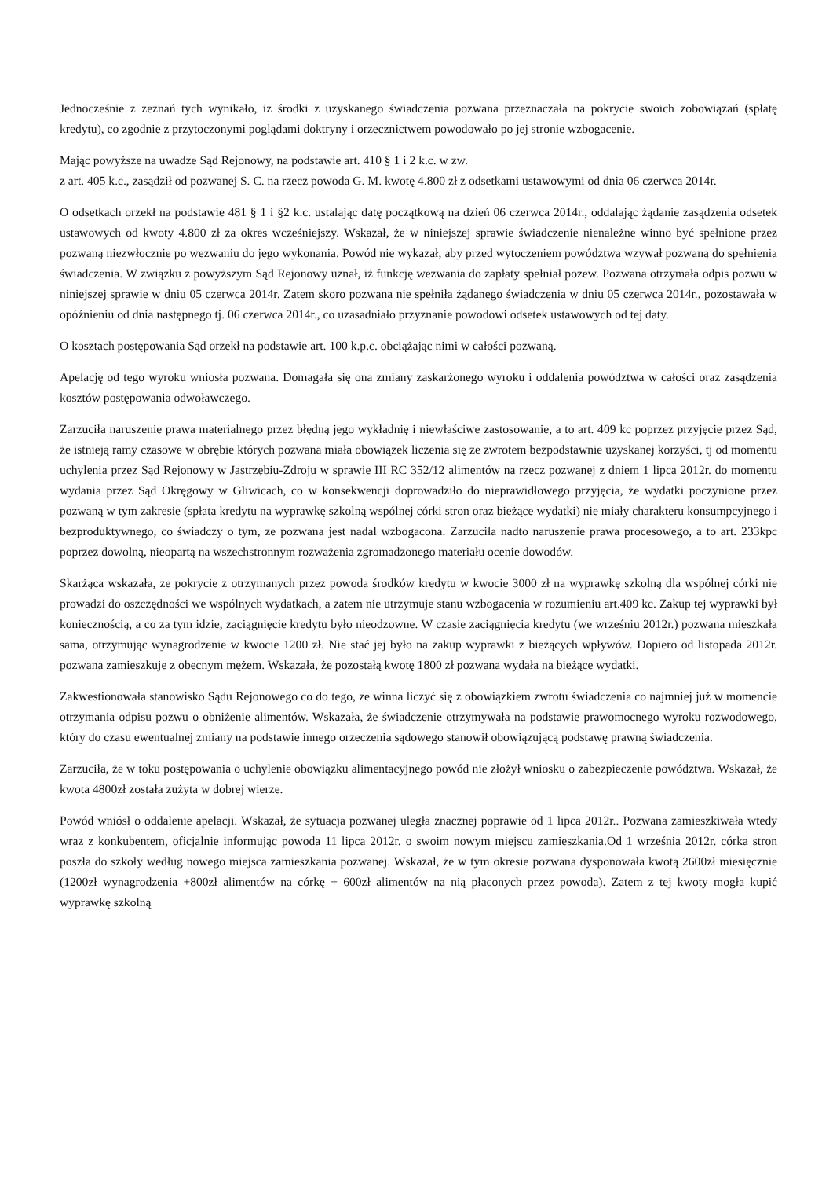Jednocześnie z zeznań tych wynikało, iż środki z uzyskanego świadczenia pozwana przeznaczała na pokrycie swoich zobowiązań (spłatę kredytu), co zgodnie z przytoczonymi poglądami doktryny i orzecznictwem powodowało po jej stronie wzbogacenie.
Mając powyższe na uwadze Sąd Rejonowy, na podstawie art. 410 § 1 i 2 k.c. w zw.
z art. 405 k.c., zasądził od pozwanej S. C. na rzecz powoda G. M. kwotę 4.800 zł z odsetkami ustawowymi od dnia 06 czerwca 2014r.
O odsetkach orzekł na podstawie 481 § 1 i §2 k.c. ustalając datę początkową na dzień 06 czerwca 2014r., oddalając żądanie zasądzenia odsetek ustawowych od kwoty 4.800 zł za okres wcześniejszy. Wskazał, że w niniejszej sprawie świadczenie nienależne winno być spełnione przez pozwaną niezwłocznie po wezwaniu do jego wykonania. Powód nie wykazał, aby przed wytoczeniem powództwa wzywał pozwaną do spełnienia świadczenia. W związku z powyższym Sąd Rejonowy uznał, iż funkcję wezwania do zapłaty spełniał pozew. Pozwana otrzymała odpis pozwu w niniejszej sprawie w dniu 05 czerwca 2014r. Zatem skoro pozwana nie spełniła żądanego świadczenia w dniu 05 czerwca 2014r., pozostawała w opóźnieniu od dnia następnego tj. 06 czerwca 2014r., co uzasadniało przyznanie powodowi odsetek ustawowych od tej daty.
O kosztach postępowania Sąd orzekł na podstawie art. 100 k.p.c. obciążając nimi w całości pozwaną.
Apelację od tego wyroku wniosła pozwana. Domagała się ona zmiany zaskarżonego wyroku i oddalenia powództwa w całości oraz zasądzenia kosztów postępowania odwoławczego.
Zarzuciła naruszenie prawa materialnego przez błędną jego wykładnię i niewłaściwe zastosowanie, a to art. 409 kc poprzez przyjęcie przez Sąd, że istnieją ramy czasowe w obrębie których pozwana miała obowiązek liczenia się ze zwrotem bezpodstawnie uzyskanej korzyści, tj od momentu uchylenia przez Sąd Rejonowy w Jastrzębiu-Zdroju w sprawie III RC 352/12 alimentów na rzecz pozwanej z dniem 1 lipca 2012r. do momentu wydania przez Sąd Okręgowy w Gliwicach, co w konsekwencji doprowadziło do nieprawidłowego przyjęcia, że wydatki poczynione przez pozwaną w tym zakresie (spłata kredytu na wyprawkę szkolną wspólnej córki stron oraz bieżące wydatki) nie miały charakteru konsumpcyjnego i bezproduktywnego, co świadczy o tym, ze pozwana jest nadal wzbogacona. Zarzuciła nadto naruszenie prawa procesowego, a to art. 233kpc poprzez dowolną, nieopartą na wszechstronnym rozważenia zgromadzonego materiału ocenie dowodów.
Skarżąca wskazała, ze pokrycie z otrzymanych przez powoda środków kredytu w kwocie 3000 zł na wyprawkę szkolną dla wspólnej córki nie prowadzi do oszczędności we wspólnych wydatkach, a zatem nie utrzymuje stanu wzbogacenia w rozumieniu art.409 kc. Zakup tej wyprawki był koniecznością, a co za tym idzie, zaciągnięcie kredytu było nieodzowne. W czasie zaciągnięcia kredytu (we wrześniu 2012r.) pozwana mieszkała sama, otrzymując wynagrodzenie w kwocie 1200 zł. Nie stać jej było na zakup wyprawki z bieżących wpływów. Dopiero od listopada 2012r. pozwana zamieszkuje z obecnym mężem. Wskazała, że pozostałą kwotę 1800 zł pozwana wydała na bieżące wydatki.
Zakwestionowała stanowisko Sądu Rejonowego co do tego, ze winna liczyć się z obowiązkiem zwrotu świadczenia co najmniej już w momencie otrzymania odpisu pozwu o obniżenie alimentów. Wskazała, że świadczenie otrzymywała na podstawie prawomocnego wyroku rozwodowego, który do czasu ewentualnej zmiany na podstawie innego orzeczenia sądowego stanowił obowiązującą podstawę prawną świadczenia.
Zarzuciła, że w toku postępowania o uchylenie obowiązku alimentacyjnego powód nie złożył wniosku o zabezpieczenie powództwa. Wskazał, że kwota 4800zł została zużyta w dobrej wierze.
Powód wniósł o oddalenie apelacji. Wskazał, że sytuacja pozwanej uległa znacznej poprawie od 1 lipca 2012r.. Pozwana zamieszkiwała wtedy wraz z konkubentem, oficjalnie informując powoda 11 lipca 2012r. o swoim nowym miejscu zamieszkania.Od 1 września 2012r. córka stron poszła do szkoły według nowego miejsca zamieszkania pozwanej. Wskazał, że w tym okresie pozwana dysponowała kwotą 2600zł miesięcznie (1200zł wynagrodzenia +800zł alimentów na córkę + 600zł alimentów na nią płaconych przez powoda). Zatem z tej kwoty mogła kupić wyprawkę szkolną